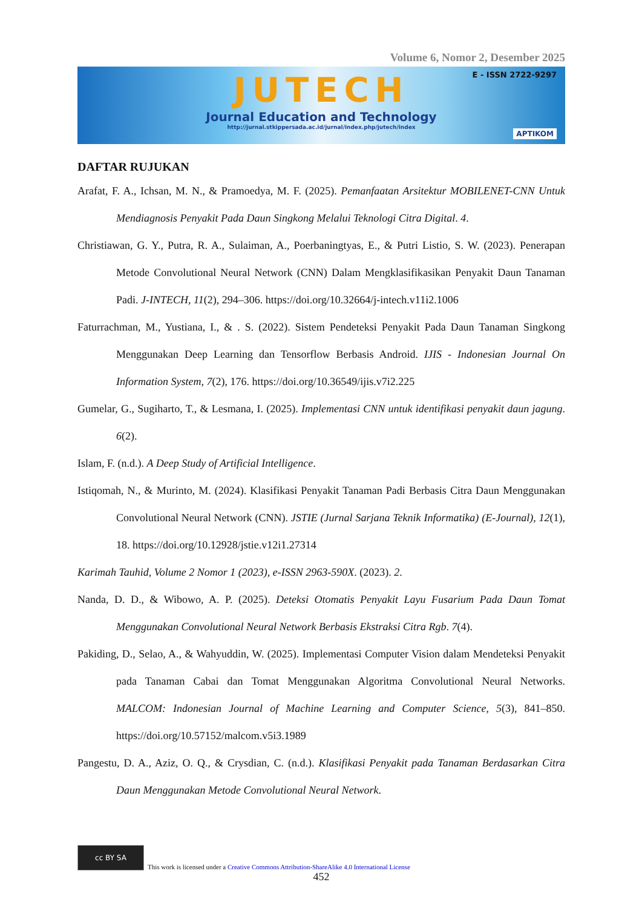Volume 6, Nomor 2, Desember 2025
E - ISSN 2722-9297
JUTECH
Journal Education and Technology
http://jurnal.stkippersada.ac.id/jurnal/index.php/jutech/index
APTIKOM
DAFTAR RUJUKAN
Arafat, F. A., Ichsan, M. N., & Pramoedya, M. F. (2025). Pemanfaatan Arsitektur MOBILENET-CNN Untuk Mendiagnosis Penyakit Pada Daun Singkong Melalui Teknologi Citra Digital. 4.
Christiawan, G. Y., Putra, R. A., Sulaiman, A., Poerbaningtyas, E., & Putri Listio, S. W. (2023). Penerapan Metode Convolutional Neural Network (CNN) Dalam Mengklasifikasikan Penyakit Daun Tanaman Padi. J-INTECH, 11(2), 294–306. https://doi.org/10.32664/j-intech.v11i2.1006
Faturrachman, M., Yustiana, I., & . S. (2022). Sistem Pendeteksi Penyakit Pada Daun Tanaman Singkong Menggunakan Deep Learning dan Tensorflow Berbasis Android. IJIS - Indonesian Journal On Information System, 7(2), 176. https://doi.org/10.36549/ijis.v7i2.225
Gumelar, G., Sugiharto, T., & Lesmana, I. (2025). Implementasi CNN untuk identifikasi penyakit daun jagung. 6(2).
Islam, F. (n.d.). A Deep Study of Artificial Intelligence.
Istiqomah, N., & Murinto, M. (2024). Klasifikasi Penyakit Tanaman Padi Berbasis Citra Daun Menggunakan Convolutional Neural Network (CNN). JSTIE (Jurnal Sarjana Teknik Informatika) (E-Journal), 12(1), 18. https://doi.org/10.12928/jstie.v12i1.27314
Karimah Tauhid, Volume 2 Nomor 1 (2023), e-ISSN 2963-590X. (2023). 2.
Nanda, D. D., & Wibowo, A. P. (2025). Deteksi Otomatis Penyakit Layu Fusarium Pada Daun Tomat Menggunakan Convolutional Neural Network Berbasis Ekstraksi Citra Rgb. 7(4).
Pakiding, D., Selao, A., & Wahyuddin, W. (2025). Implementasi Computer Vision dalam Mendeteksi Penyakit pada Tanaman Cabai dan Tomat Menggunakan Algoritma Convolutional Neural Networks. MALCOM: Indonesian Journal of Machine Learning and Computer Science, 5(3), 841–850. https://doi.org/10.57152/malcom.v5i3.1989
Pangestu, D. A., Aziz, O. Q., & Crysdian, C. (n.d.). Klasifikasi Penyakit pada Tanaman Berdasarkan Citra Daun Menggunakan Metode Convolutional Neural Network.
cc BY SA
This work is licensed under a Creative Commons Attribution-ShareAlike 4.0 International License
452